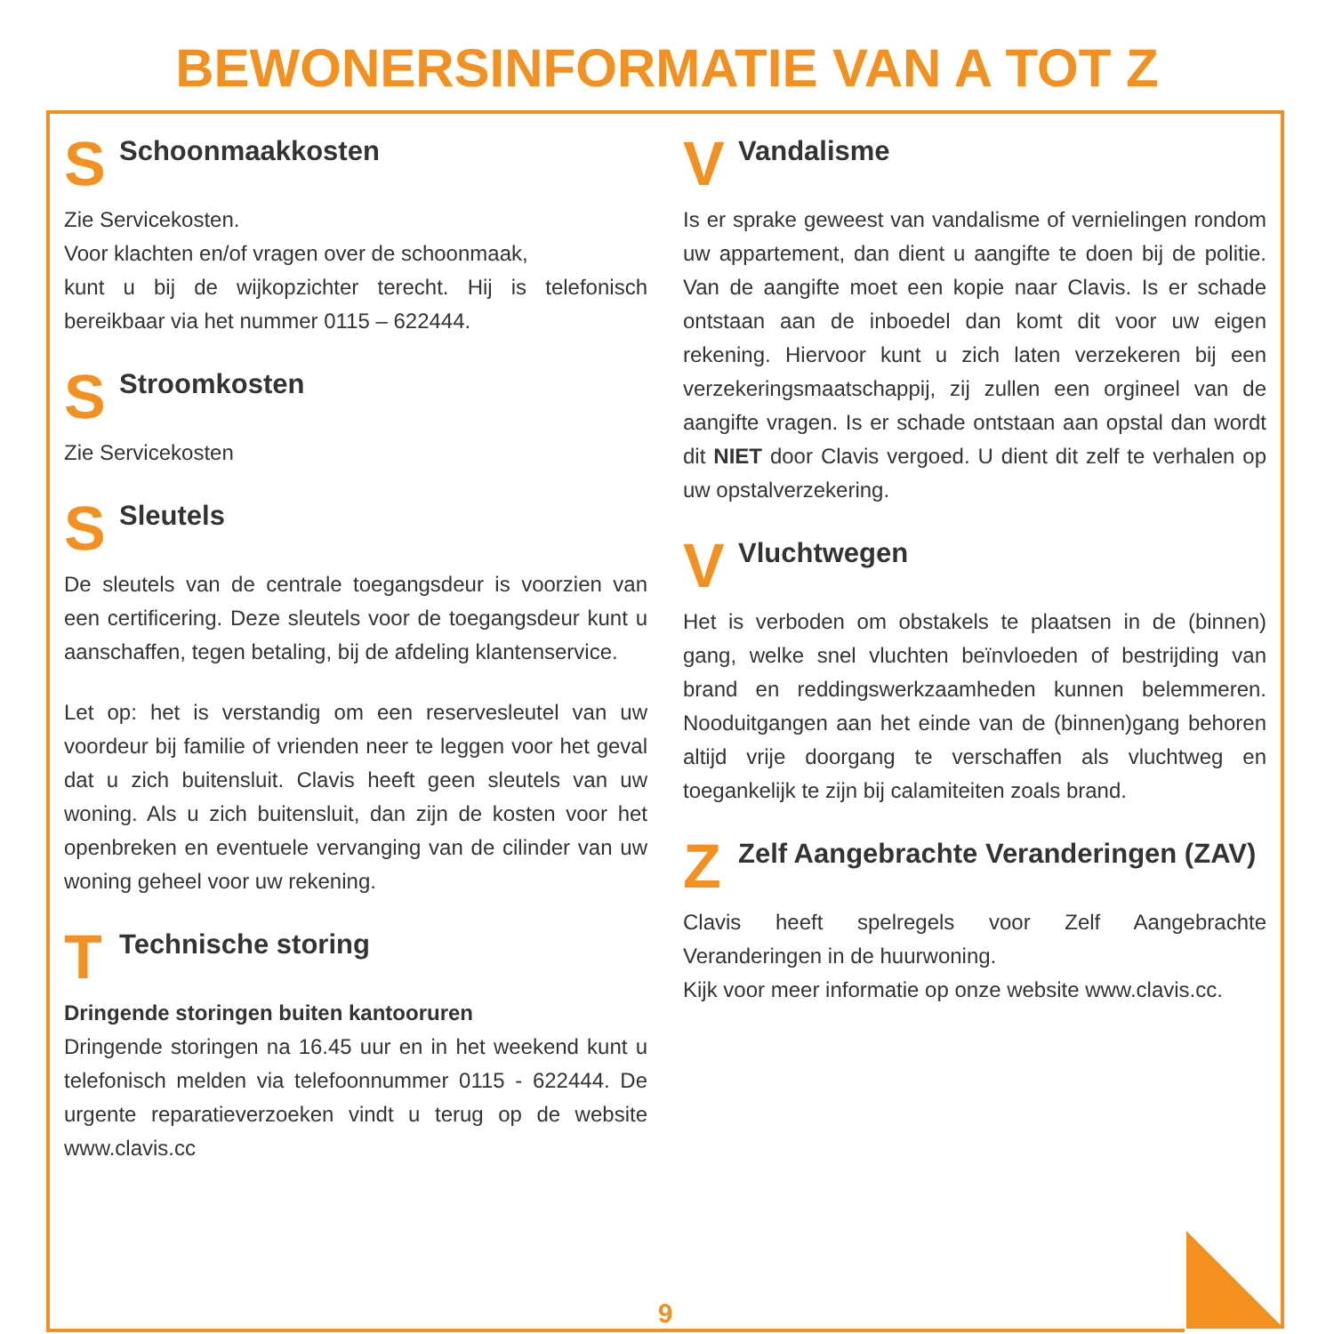BEWONERSINFORMATIE VAN A TOT Z
S Schoonmaakkosten
Zie Servicekosten.
Voor klachten en/of vragen over de schoonmaak,
kunt u bij de wijkopzichter terecht. Hij is telefonisch bereikbaar via het nummer 0115 – 622444.
S Stroomkosten
Zie Servicekosten
S Sleutels
De sleutels van de centrale toegangsdeur is voorzien van een certificering. Deze sleutels voor de toegangsdeur kunt u aanschaffen, tegen betaling, bij de afdeling klantenservice.
Let op: het is verstandig om een reservesleutel van uw voordeur bij familie of vrienden neer te leggen voor het geval dat u zich buitensluit. Clavis heeft geen sleutels van uw woning. Als u zich buitensluit, dan zijn de kosten voor het openbreken en eventuele vervanging van de cilinder van uw woning geheel voor uw rekening.
T Technische storing
Dringende storingen buiten kantooruren
Dringende storingen na 16.45 uur en in het weekend kunt u telefonisch melden via telefoonnummer 0115 - 622444. De urgente reparatieverzoeken vindt u terug op de website www.clavis.cc
V Vandalisme
Is er sprake geweest van vandalisme of vernielingen rondom uw appartement, dan dient u aangifte te doen bij de politie. Van de aangifte moet een kopie naar Clavis. Is er schade ontstaan aan de inboedel dan komt dit voor uw eigen rekening. Hiervoor kunt u zich laten verzekeren bij een verzekeringsmaatschappij, zij zullen een orgineel van de aangifte vragen. Is er schade ontstaan aan opstal dan wordt dit NIET door Clavis vergoed. U dient dit zelf te verhalen op uw opstalverzekering.
V Vluchtwegen
Het is verboden om obstakels te plaatsen in de (binnen) gang, welke snel vluchten beïnvloeden of bestrijding van brand en reddingswerkzaamheden kunnen belemmeren. Nooduitgangen aan het einde van de (binnen)gang behoren altijd vrije doorgang te verschaffen als vluchtweg en toegankelijk te zijn bij calamiteiten zoals brand.
Z Zelf Aangebrachte Veranderingen (ZAV)
Clavis heeft spelregels voor Zelf Aangebrachte Veranderingen in de huurwoning.
Kijk voor meer informatie op onze website www.clavis.cc.
9